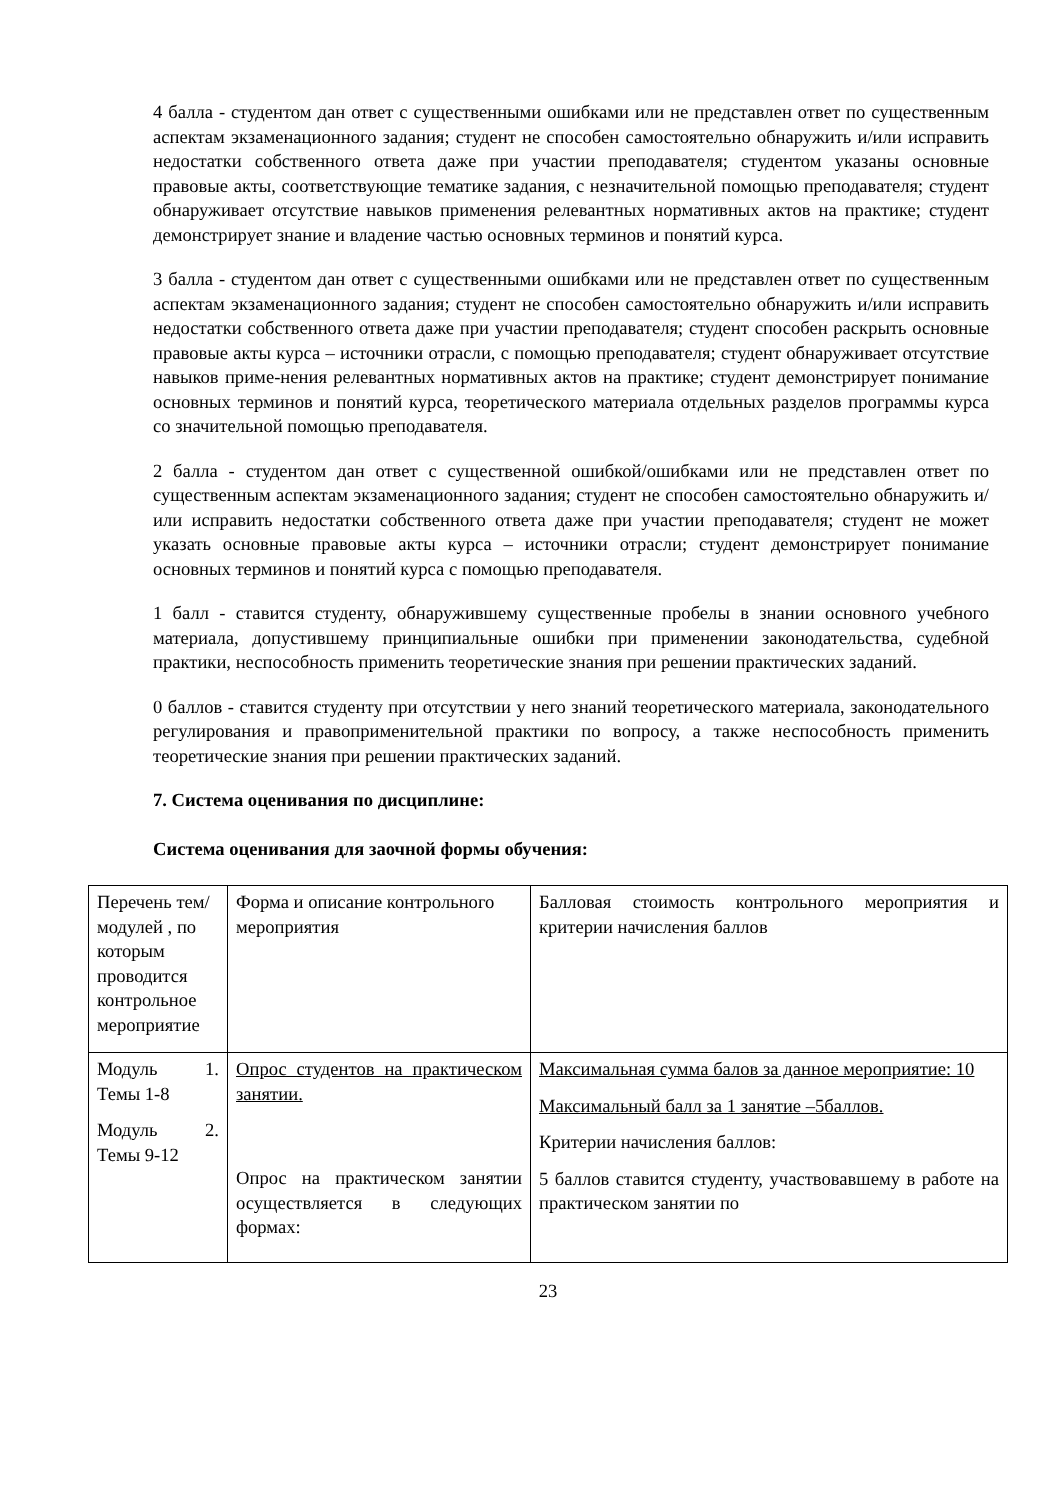4 балла - студентом дан ответ с существенными ошибками или не представлен ответ по существенным аспектам экзаменационного задания; студент не способен самостоятельно обнаружить и/или исправить недостатки собственного ответа даже при участии преподавателя; студентом указаны основные правовые акты, соответствующие тематике задания, с незначительной помощью преподавателя; студент обнаруживает отсутствие навыков применения релевантных нормативных актов на практике; студент демонстрирует знание и владение частью основных терминов и понятий курса.
3 балла - студентом дан ответ с существенными ошибками или не представлен ответ по существенным аспектам экзаменационного задания; студент не способен самостоятельно обнаружить и/или исправить недостатки собственного ответа даже при участии преподавателя; студент способен раскрыть основные правовые акты курса – источники отрасли, с помощью преподавателя; студент обнаруживает отсутствие навыков приме-нения релевантных нормативных актов на практике; студент демонстрирует понимание основных терминов и понятий курса, теоретического материала отдельных разделов программы курса со значительной помощью преподавателя.
2 балла - студентом дан ответ с существенной ошибкой/ошибками или не представлен ответ по существенным аспектам экзаменационного задания; студент не способен самостоятельно обнаружить и/или исправить недостатки собственного ответа даже при участии преподавателя; студент не может указать основные правовые акты курса – источники отрасли; студент демонстрирует понимание основных терминов и понятий курса с помощью преподавателя.
1 балл - ставится студенту, обнаружившему существенные пробелы в знании основного учебного материала, допустившему принципиальные ошибки при применении законодательства, судебной практики, неспособность применить теоретические знания при решении практических заданий.
0 баллов - ставится студенту при отсутствии у него знаний теоретического материала, законодательного регулирования и правоприменительной практики по вопросу, а также неспособность применить теоретические знания при решении практических заданий.
7. Система оценивания по дисциплине:
Система оценивания для заочной формы обучения:
| Перечень тем/модулей , по которым проводится контрольное мероприятие | Форма и описание контрольного мероприятия | Балловая стоимость контрольного мероприятия и критерии начисления баллов |
| Модуль 1. Темы 1-8 Модуль 2. Темы 9-12 | Опрос студентов на практическом занятии. Опрос на практическом занятии осуществляется в следующих формах: | Максимальная сумма балов за данное мероприятие: 10 Максимальный балл за 1 занятие –5баллов. Критерии начисления баллов: 5 баллов ставится студенту, участвовавшему в работе на практическом занятии по |
23